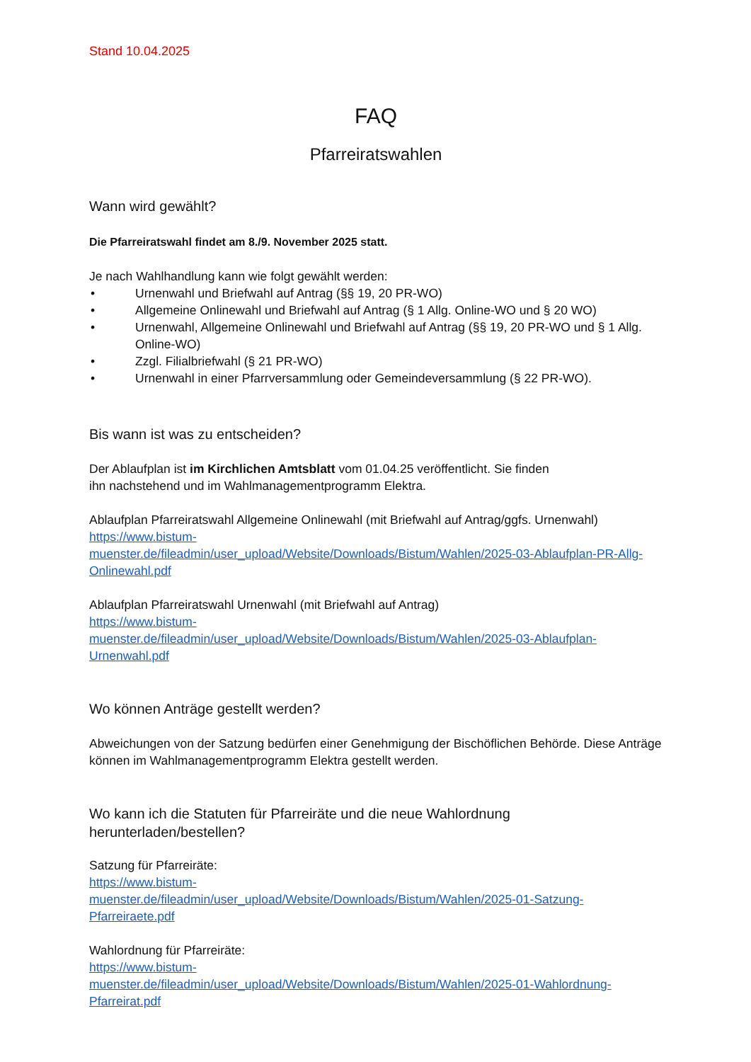Stand 10.04.2025
FAQ
Pfarreiratswahlen
Wann wird gewählt?
Die Pfarreiratswahl findet am 8./9. November 2025 statt.
Je nach Wahlhandlung kann wie folgt gewählt werden:
• Urnenwahl und Briefwahl auf Antrag (§§ 19, 20 PR-WO)
• Allgemeine Onlinewahl und Briefwahl auf Antrag (§ 1 Allg. Online-WO und § 20 WO)
• Urnenwahl, Allgemeine Onlinewahl und Briefwahl auf Antrag (§§ 19, 20 PR-WO und § 1 Allg. Online-WO)
• Zzgl. Filialbriefwahl (§ 21 PR-WO)
• Urnenwahl in einer Pfarrversammlung oder Gemeindeversammlung (§ 22 PR-WO).
Bis wann ist was zu entscheiden?
Der Ablaufplan ist im Kirchlichen Amtsblatt vom 01.04.25 veröffentlicht. Sie finden
ihn nachstehend und im Wahlmanagementprogramm Elektra.
Ablaufplan Pfarreiratswahl Allgemeine Onlinewahl (mit Briefwahl auf Antrag/ggfs. Urnenwahl)
https://www.bistum-
muenster.de/fileadmin/user_upload/Website/Downloads/Bistum/Wahlen/2025-03-Ablaufplan-PR-Allg-Onlinewahl.pdf
Ablaufplan Pfarreiratswahl Urnenwahl (mit Briefwahl auf Antrag)
https://www.bistum-
muenster.de/fileadmin/user_upload/Website/Downloads/Bistum/Wahlen/2025-03-Ablaufplan-Urnenwahl.pdf
Wo können Anträge gestellt werden?
Abweichungen von der Satzung bedürfen einer Genehmigung der Bischöflichen Behörde. Diese Anträge können im Wahlmanagementprogramm Elektra gestellt werden.
Wo kann ich die Statuten für Pfarreiräte und die neue Wahlordnung
herunterladen/bestellen?
Satzung für Pfarreiräte:
https://www.bistum-
muenster.de/fileadmin/user_upload/Website/Downloads/Bistum/Wahlen/2025-01-Satzung-Pfarreiraete.pdf
Wahlordnung für Pfarreiräte:
https://www.bistum-
muenster.de/fileadmin/user_upload/Website/Downloads/Bistum/Wahlen/2025-01-Wahlordnung-Pfarreirat.pdf